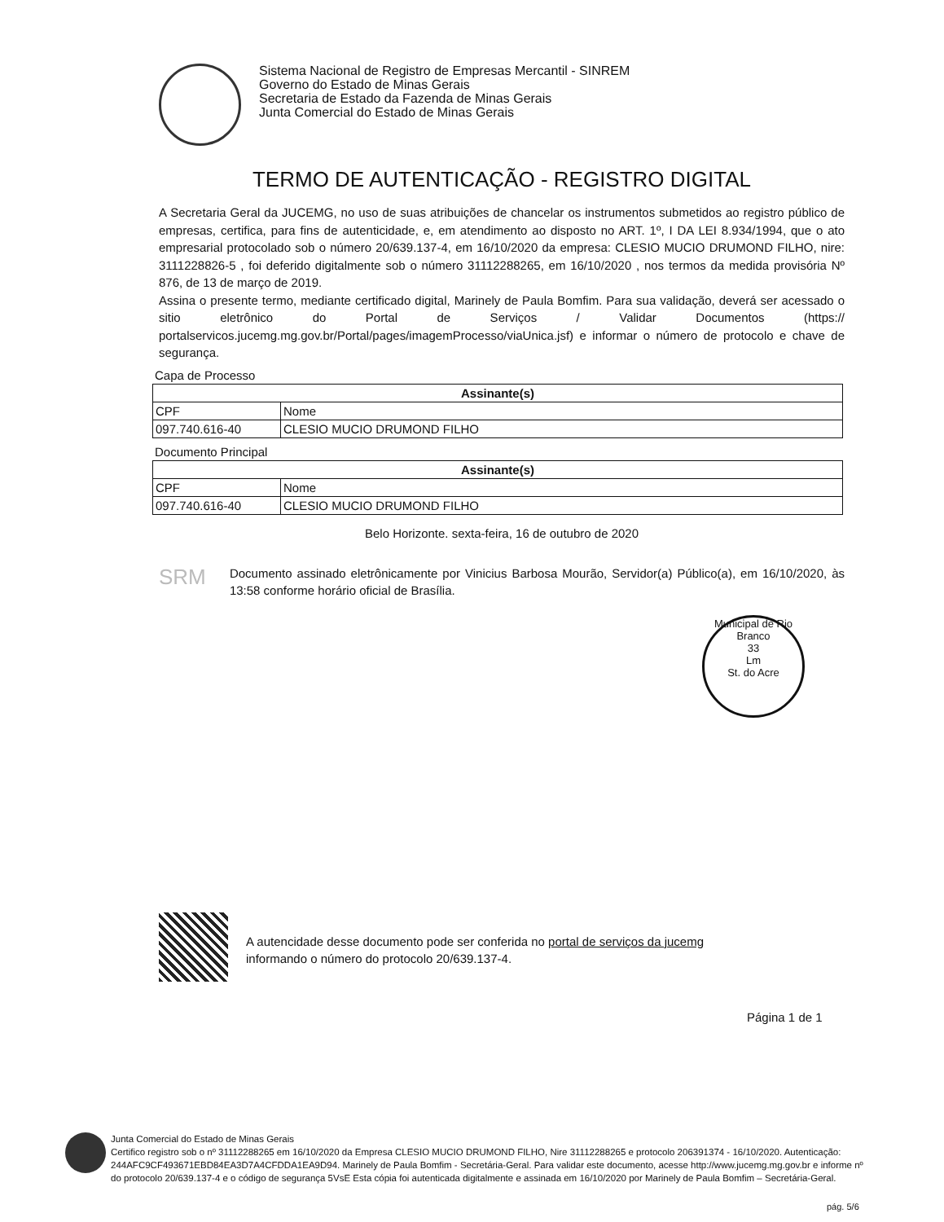Sistema Nacional de Registro de Empresas Mercantil - SINREM
Governo do Estado de Minas Gerais
Secretaria de Estado da Fazenda de Minas Gerais
Junta Comercial do Estado de Minas Gerais
TERMO DE AUTENTICAÇÃO - REGISTRO DIGITAL
A Secretaria Geral da JUCEMG, no uso de suas atribuições de chancelar os instrumentos submetidos ao registro público de empresas, certifica, para fins de autenticidade, e, em atendimento ao disposto no ART. 1º, I DA LEI 8.934/1994, que o ato empresarial protocolado sob o número 20/639.137-4, em 16/10/2020 da empresa: CLESIO MUCIO DRUMOND FILHO, nire: 3111228826-5 , foi deferido digitalmente sob o número 31112288265, em 16/10/2020 , nos termos da medida provisória Nº 876, de 13 de março de 2019.
Assina o presente termo, mediante certificado digital, Marinely de Paula Bomfim. Para sua validação, deverá ser acessado o sitio eletrônico do Portal de Serviços / Validar Documentos (https:// portalservicos.jucemg.mg.gov.br/Portal/pages/imagemProcesso/viaUnica.jsf) e informar o número de protocolo e chave de segurança.
Capa de Processo
| Assinante(s) | |
| --- | --- |
| CPF | Nome |
| 097.740.616-40 | CLESIO MUCIO DRUMOND FILHO |
Documento Principal
| Assinante(s) | |
| --- | --- |
| CPF | Nome |
| 097.740.616-40 | CLESIO MUCIO DRUMOND FILHO |
Belo Horizonte. sexta-feira, 16 de outubro de 2020
SRM
Documento assinado eletrônicamente por Vinicius Barbosa Mourão, Servidor(a) Público(a), em 16/10/2020, às 13:58 conforme horário oficial de Brasília.
Municipal de Rio Branco
33
Lm
St. do Acre
A autencidade desse documento pode ser conferida no portal de serviços da jucemg
informando o número do protocolo 20/639.137-4.
Página 1 de 1
Junta Comercial do Estado de Minas Gerais
Certifico registro sob o nº 31112288265 em 16/10/2020 da Empresa CLESIO MUCIO DRUMOND FILHO, Nire 31112288265 e protocolo 206391374 - 16/10/2020. Autenticação: 244AFC9CF493671EBD84EA3D7A4CFDDA1EA9D94. Marinely de Paula Bomfim - Secretária-Geral. Para validar este documento, acesse http://www.jucemg.mg.gov.br e informe nº do protocolo 20/639.137-4 e o código de segurança 5VsE Esta cópia foi autenticada digitalmente e assinada em 16/10/2020 por Marinely de Paula Bomfim – Secretária-Geral.
pág. 5/6